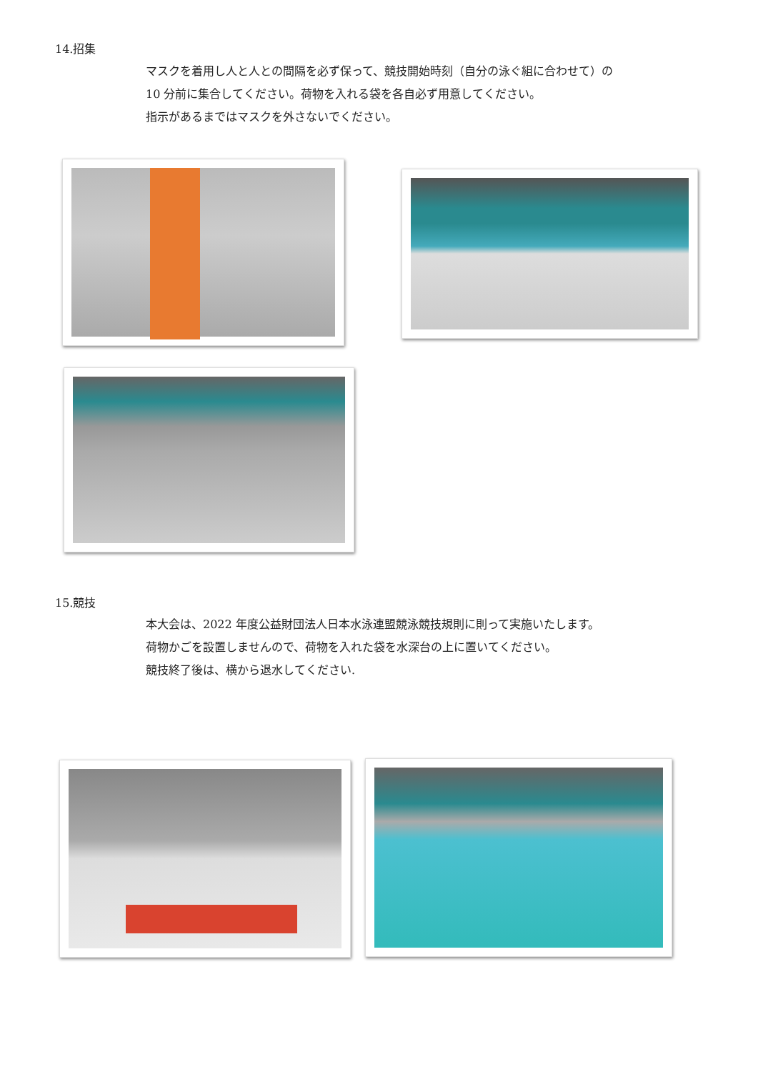14.招集
マスクを着用し人と人との間隔を必ず保って、競技開始時刻（自分の泳ぐ組に合わせて）の
10 分前に集合してください。荷物を入れる袋を各自必ず用意してください。
指示があるまではマスクを外さないでください。
15.競技
本大会は、2022 年度公益財団法人日本水泳連盟競泳競技規則に則って実施いたします。
荷物かごを設置しませんので、荷物を入れた袋を水深台の上に置いてください。
競技終了後は、横から退水してください.